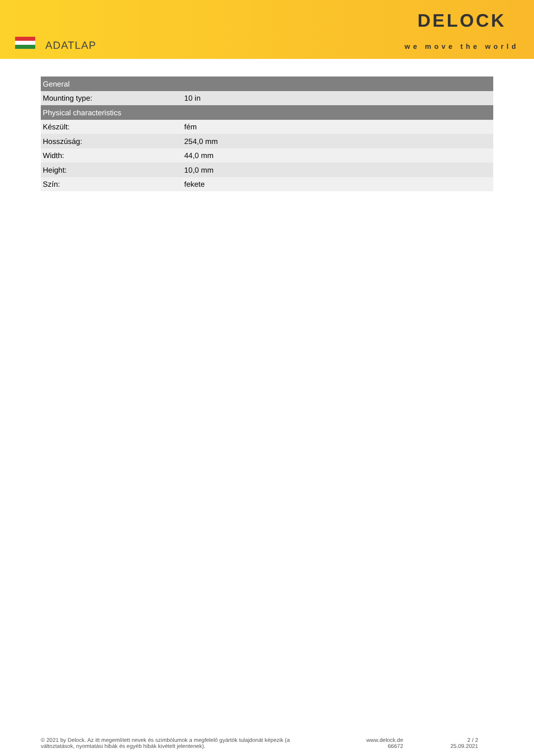ADATLAP
DELOCK
we move the world
| General | |
| --- | --- |
| Mounting type: | 10 in |
| Physical characteristics | |
| Készült: | fém |
| Hosszúság: | 254,0 mm |
| Width: | 44,0 mm |
| Height: | 10,0 mm |
| Szín: | fekete |
© 2021 by Delock. Az itt megemlített nevek és szimbólumok a megfelelő gyártók tulajdonát képezik (a változtatások, nyomtatási hibák és egyéb hibák kivételt jelentenek).
www.delock.de
66672
2 / 2
25.09.2021